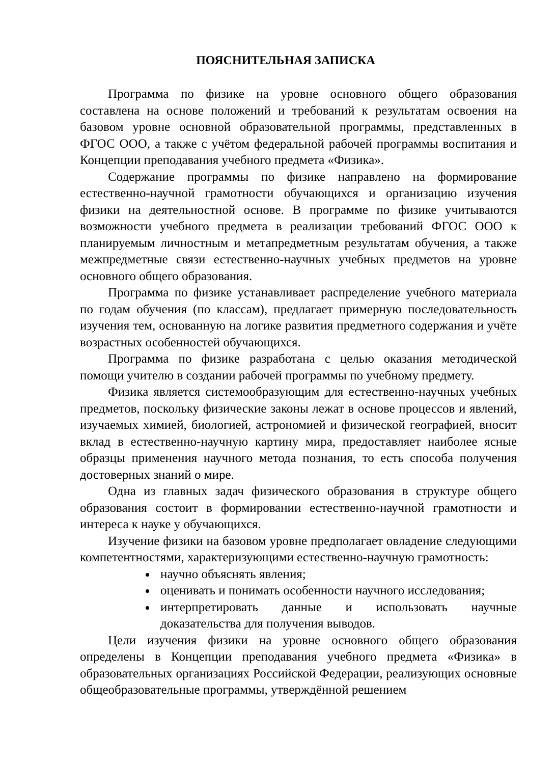ПОЯСНИТЕЛЬНАЯ ЗАПИСКА
Программа по физике на уровне основного общего образования составлена на основе положений и требований к результатам освоения на базовом уровне основной образовательной программы, представленных в ФГОС ООО, а также с учётом федеральной рабочей программы воспитания и Концепции преподавания учебного предмета «Физика».
Содержание программы по физике направлено на формирование естественно-научной грамотности обучающихся и организацию изучения физики на деятельностной основе. В программе по физике учитываются возможности учебного предмета в реализации требований ФГОС ООО к планируемым личностным и метапредметным результатам обучения, а также межпредметные связи естественно-научных учебных предметов на уровне основного общего образования.
Программа по физике устанавливает распределение учебного материала по годам обучения (по классам), предлагает примерную последовательность изучения тем, основанную на логике развития предметного содержания и учёте возрастных особенностей обучающихся.
Программа по физике разработана с целью оказания методической помощи учителю в создании рабочей программы по учебному предмету.
Физика является системообразующим для естественно-научных учебных предметов, поскольку физические законы лежат в основе процессов и явлений, изучаемых химией, биологией, астрономией и физической географией, вносит вклад в естественно-научную картину мира, предоставляет наиболее ясные образцы применения научного метода познания, то есть способа получения достоверных знаний о мире.
Одна из главных задач физического образования в структуре общего образования состоит в формировании естественно-научной грамотности и интереса к науке у обучающихся.
Изучение физики на базовом уровне предполагает овладение следующими компетентностями, характеризующими естественно-научную грамотность:
научно объяснять явления;
оценивать и понимать особенности научного исследования;
интерпретировать данные и использовать научные доказательства для получения выводов.
Цели изучения физики на уровне основного общего образования определены в Концепции преподавания учебного предмета «Физика» в образовательных организациях Российской Федерации, реализующих основные общеобразовательные программы, утверждённой решением